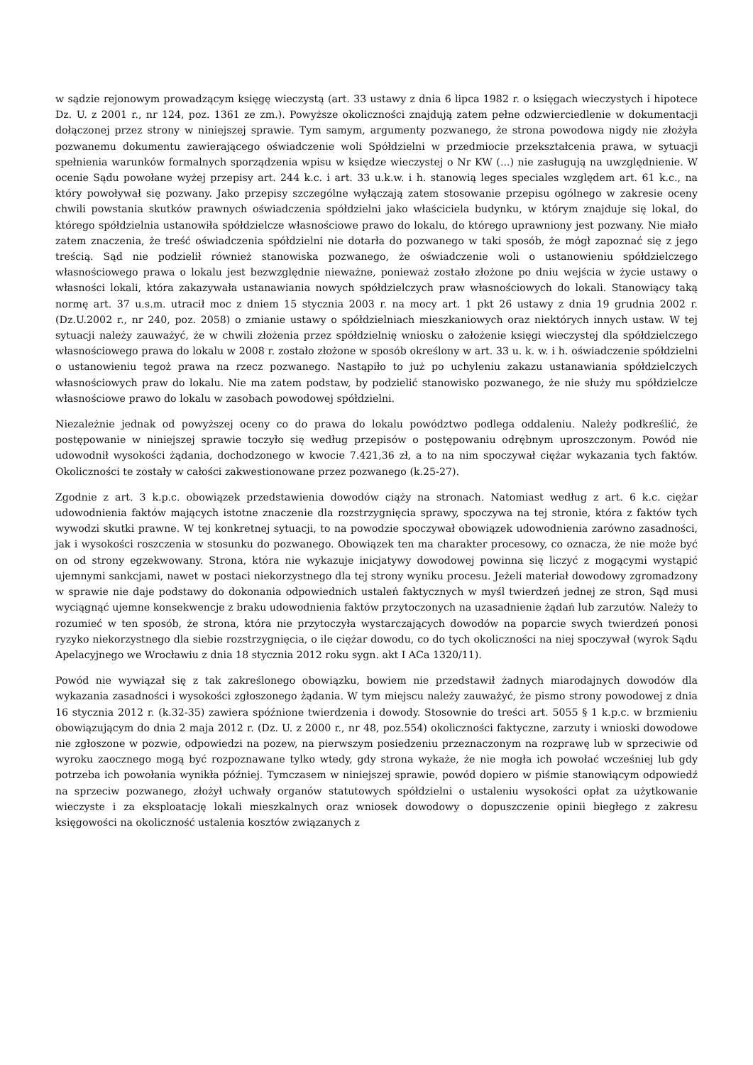w sądzie rejonowym prowadzącym księgę wieczystą (art. 33 ustawy z dnia 6 lipca 1982 r. o księgach wieczystych i hipotece Dz. U. z 2001 r., nr 124, poz. 1361 ze zm.). Powyższe okoliczności znajdują zatem pełne odzwierciedlenie w dokumentacji dołączonej przez strony w niniejszej sprawie. Tym samym, argumenty pozwanego, że strona powodowa nigdy nie złożyła pozwanemu dokumentu zawierającego oświadczenie woli Spółdzielni w przedmiocie przekształcenia prawa, w sytuacji spełnienia warunków formalnych sporządzenia wpisu w księdze wieczystej o Nr KW (...) nie zasługują na uwzględnienie. W ocenie Sądu powołane wyżej przepisy art. 244 k.c. i art. 33 u.k.w. i h. stanowią leges speciales względem art. 61 k.c., na który powoływał się pozwany. Jako przepisy szczególne wyłączają zatem stosowanie przepisu ogólnego w zakresie oceny chwili powstania skutków prawnych oświadczenia spółdzielni jako właściciela budynku, w którym znajduje się lokal, do którego spółdzielnia ustanowiła spółdzielcze własnościowe prawo do lokalu, do którego uprawniony jest pozwany. Nie miało zatem znaczenia, że treść oświadczenia spółdzielni nie dotarła do pozwanego w taki sposób, że mógł zapoznać się z jego treścią. Sąd nie podzielił również stanowiska pozwanego, że oświadczenie woli o ustanowieniu spółdzielczego własnościowego prawa o lokalu jest bezwzględnie nieważne, ponieważ zostało złożone po dniu wejścia w życie ustawy o własności lokali, która zakazywała ustanawiania nowych spółdzielczych praw własnościowych do lokali. Stanowiący taką normę art. 37 u.s.m. utracił moc z dniem 15 stycznia 2003 r. na mocy art. 1 pkt 26 ustawy z dnia 19 grudnia 2002 r. (Dz.U.2002 r., nr 240, poz. 2058) o zmianie ustawy o spółdzielniach mieszkaniowych oraz niektórych innych ustaw. W tej sytuacji należy zauważyć, że w chwili złożenia przez spółdzielnię wniosku o założenie księgi wieczystej dla spółdzielczego własnościowego prawa do lokalu w 2008 r. zostało złożone w sposób określony w art. 33 u. k. w. i h. oświadczenie spółdzielni o ustanowieniu tegoż prawa na rzecz pozwanego. Nastąpiło to już po uchyleniu zakazu ustanawiania spółdzielczych własnościowych praw do lokalu. Nie ma zatem podstaw, by podzielić stanowisko pozwanego, że nie służy mu spółdzielcze własnościowe prawo do lokalu w zasobach powodowej spółdzielni.
Niezależnie jednak od powyższej oceny co do prawa do lokalu powództwo podlega oddaleniu. Należy podkreślić, że postępowanie w niniejszej sprawie toczyło się według przepisów o postępowaniu odrębnym uproszczonym. Powód nie udowodnił wysokości żądania, dochodzonego w kwocie 7.421,36 zł, a to na nim spoczywał ciężar wykazania tych faktów. Okoliczności te zostały w całości zakwestionowane przez pozwanego (k.25-27).
Zgodnie z art. 3 k.p.c. obowiązek przedstawienia dowodów ciąży na stronach. Natomiast według z art. 6 k.c. ciężar udowodnienia faktów mających istotne znaczenie dla rozstrzygnięcia sprawy, spoczywa na tej stronie, która z faktów tych wywodzi skutki prawne. W tej konkretnej sytuacji, to na powodzie spoczywał obowiązek udowodnienia zarówno zasadności, jak i wysokości roszczenia w stosunku do pozwanego. Obowiązek ten ma charakter procesowy, co oznacza, że nie może być on od strony egzekwowany. Strona, która nie wykazuje inicjatywy dowodowej powinna się liczyć z mogącymi wystąpić ujemnymi sankcjami, nawet w postaci niekorzystnego dla tej strony wyniku procesu. Jeżeli materiał dowodowy zgromadzony w sprawie nie daje podstawy do dokonania odpowiednich ustaleń faktycznych w myśl twierdzeń jednej ze stron, Sąd musi wyciągnąć ujemne konsekwencje z braku udowodnienia faktów przytoczonych na uzasadnienie żądań lub zarzutów. Należy to rozumieć w ten sposób, że strona, która nie przytoczyła wystarczających dowodów na poparcie swych twierdzeń ponosi ryzyko niekorzystnego dla siebie rozstrzygnięcia, o ile ciężar dowodu, co do tych okoliczności na niej spoczywał (wyrok Sądu Apelacyjnego we Wrocławiu z dnia 18 stycznia 2012 roku sygn. akt I ACa 1320/11).
Powód nie wywiązał się z tak zakreślonego obowiązku, bowiem nie przedstawił żadnych miarodajnych dowodów dla wykazania zasadności i wysokości zgłoszonego żądania. W tym miejscu należy zauważyć, że pismo strony powodowej z dnia 16 stycznia 2012 r. (k.32-35) zawiera spóźnione twierdzenia i dowody. Stosownie do treści art. 5055 § 1 k.p.c. w brzmieniu obowiązującym do dnia 2 maja 2012 r. (Dz. U. z 2000 r., nr 48, poz.554) okoliczności faktyczne, zarzuty i wnioski dowodowe nie zgłoszone w pozwie, odpowiedzi na pozew, na pierwszym posiedzeniu przeznaczonym na rozprawę lub w sprzeciwie od wyroku zaocznego mogą być rozpoznawane tylko wtedy, gdy strona wykaże, że nie mogła ich powołać wcześniej lub gdy potrzeba ich powołania wynikła później. Tymczasem w niniejszej sprawie, powód dopiero w piśmie stanowiącym odpowiedź na sprzeciw pozwanego, złożył uchwały organów statutowych spółdzielni o ustaleniu wysokości opłat za użytkowanie wieczyste i za eksploatację lokali mieszkalnych oraz wniosek dowodowy o dopuszczenie opinii biegłego z zakresu księgowości na okoliczność ustalenia kosztów związanych z